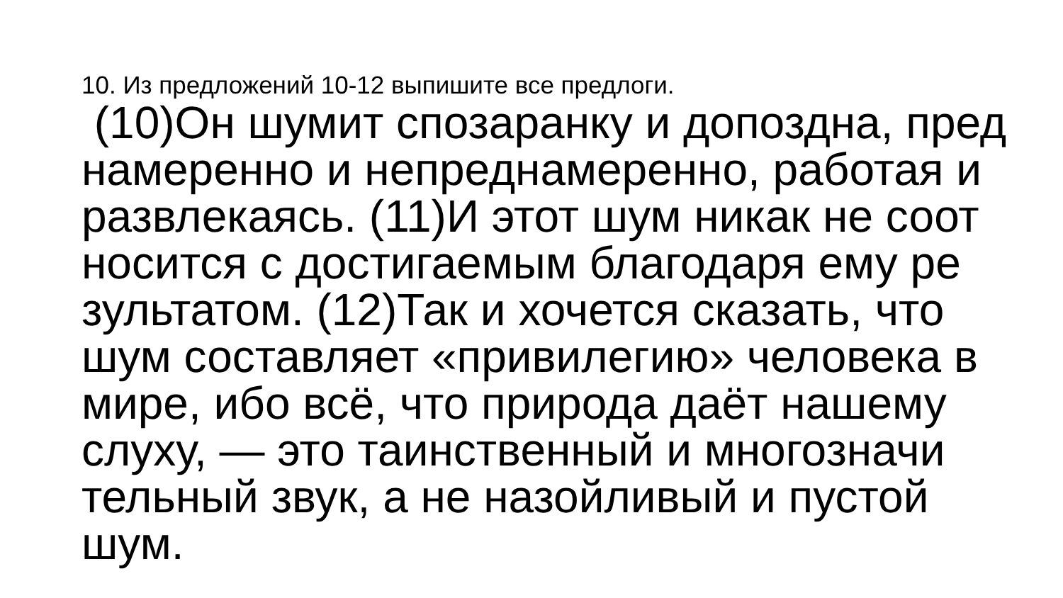10. Из предложений 10-12 выпишите все предлоги.
(10)Он шумит спозаранку и допоздна, пред
намеренно и непреднамеренно, работая и
развлекаясь. (11)И этот шум никак не соот
носится с достигаемым благодаря ему ре
зультатом. (12)Так и хочется сказать, что
шум составляет «привилегию» человека в
мире, ибо всё, что природа даёт нашему
слуху, — это таинственный и многозначи
тельный звук, а не назойливый и пустой
шум.